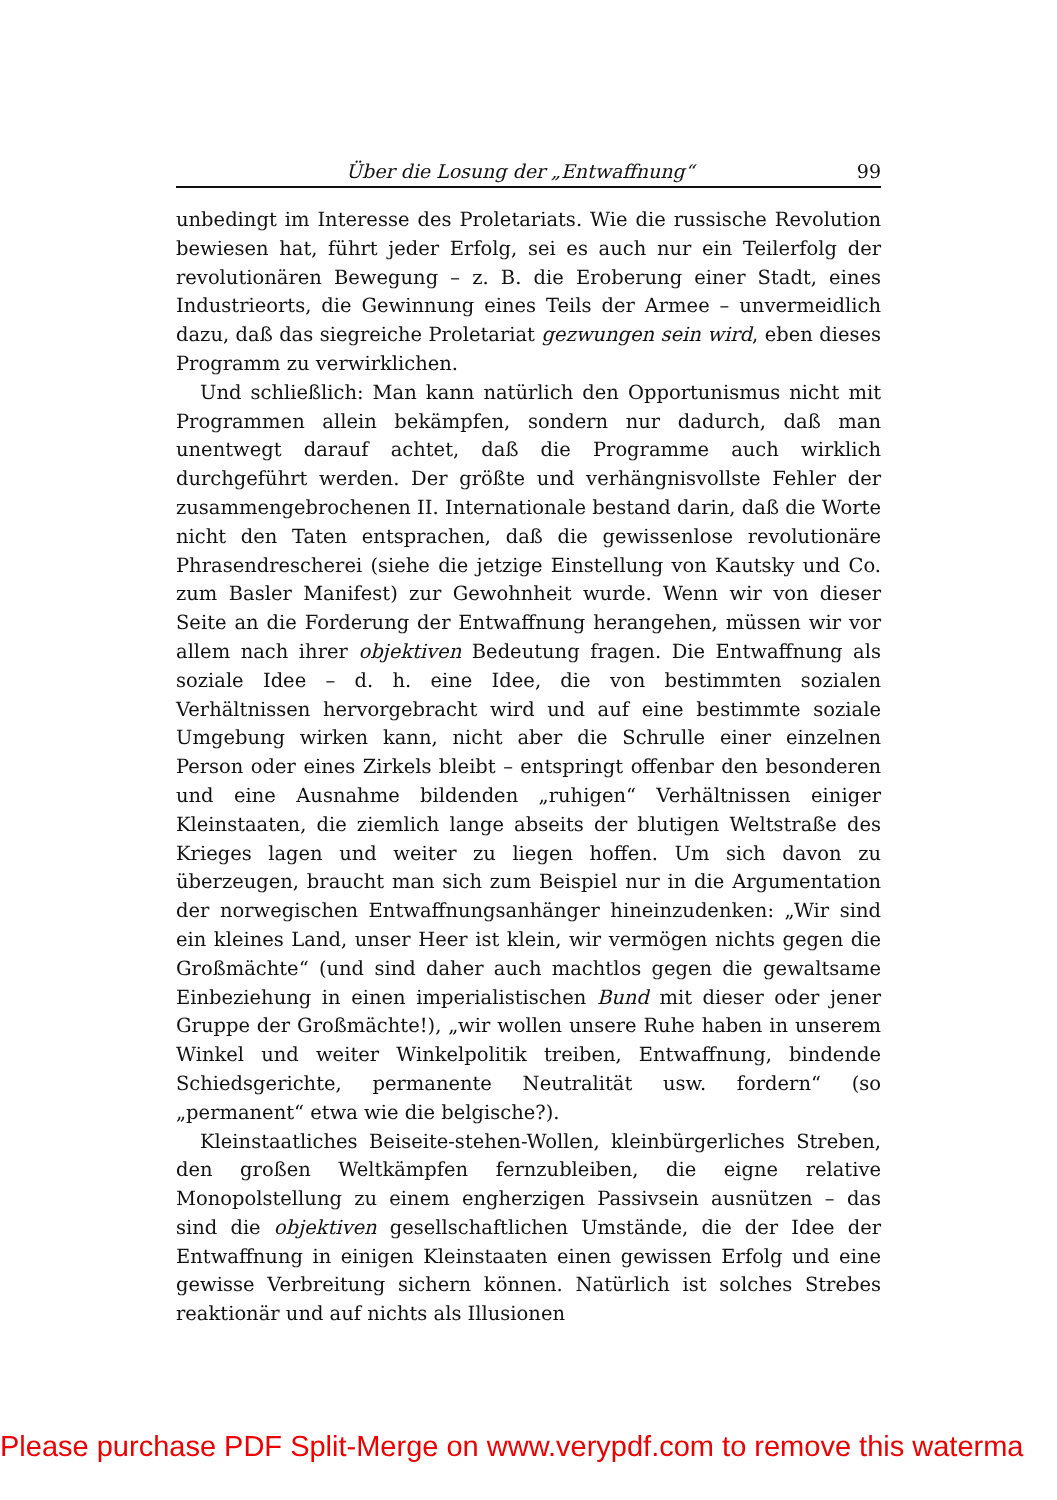Über die Losung der „Entwaffnung“99
unbedingt im Interesse des Proletariats. Wie die russische Revolution bewiesen hat, führt jeder Erfolg, sei es auch nur ein Teilerfolg der revolutionären Bewegung – z. B. die Eroberung einer Stadt, eines Industrieorts, die Gewinnung eines Teils der Armee – unvermeidlich dazu, daß das siegreiche Proletariat gezwungen sein wird, eben dieses Programm zu verwirklichen.
Und schließlich: Man kann natürlich den Opportunismus nicht mit Programmen allein bekämpfen, sondern nur dadurch, daß man unentwegt darauf achtet, daß die Programme auch wirklich durchgeführt werden. Der größte und verhängnisvollste Fehler der zusammengebrochenen II. Internationale bestand darin, daß die Worte nicht den Taten entsprachen, daß die gewissenlose revolutionäre Phrasendrescherei (siehe die jetzige Einstellung von Kautsky und Co. zum Basler Manifest) zur Gewohnheit wurde. Wenn wir von dieser Seite an die Forderung der Entwaffnung herangehen, müssen wir vor allem nach ihrer objektiven Bedeutung fragen. Die Entwaffnung als soziale Idee – d. h. eine Idee, die von bestimmten sozialen Verhältnissen hervorgebracht wird und auf eine bestimmte soziale Umgebung wirken kann, nicht aber die Schrulle einer einzelnen Person oder eines Zirkels bleibt – entspringt offenbar den besonderen und eine Ausnahme bildenden „ruhigen“ Verhältnissen einiger Kleinstaaten, die ziemlich lange abseits der blutigen Weltstraße des Krieges lagen und weiter zu liegen hoffen. Um sich davon zu überzeugen, braucht man sich zum Beispiel nur in die Argumentation der norwegischen Entwaffnungsanhänger hineinzudenken: „Wir sind ein kleines Land, unser Heer ist klein, wir vermögen nichts gegen die Großmächte“ (und sind daher auch machtlos gegen die gewaltsame Einbeziehung in einen imperialistischen Bund mit dieser oder jener Gruppe der Großmächte!), „wir wollen unsere Ruhe haben in unserem Winkel und weiter Winkelpolitik treiben, Entwaffnung, bindende Schiedsgerichte, permanente Neutralität usw. fordern“ (so „permanent“ etwa wie die belgische?).
Kleinstaatliches Beiseite-stehen-Wollen, kleinbürgerliches Streben, den großen Weltkämpfen fernzubleiben, die eigne relative Monopolstellung zu einem engherzigen Passivsein ausnützen – das sind die objektiven gesellschaftlichen Umstände, die der Idee der Entwaffnung in einigen Kleinstaaten einen gewissen Erfolg und eine gewisse Verbreitung sichern können. Natürlich ist solches Strebes reaktionär und auf nichts als Illusionen
Please purchase PDF Split-Merge on www.verypdf.com to remove this waterma